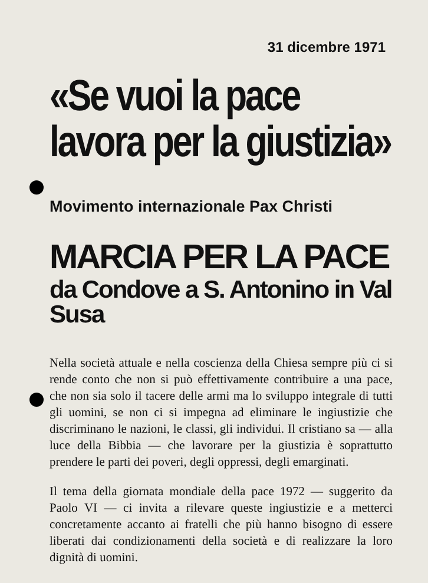31 dicembre 1971
«Se vuoi la pace
lavora per la giustizia»
Movimento internazionale Pax Christi
MARCIA PER LA PACE
da Condove a S. Antonino in Val Susa
Nella società attuale e nella coscienza della Chiesa sempre più ci si rende conto che non si può effettivamente contribuire a una pace, che non sia solo il tacere delle armi ma lo sviluppo integrale di tutti gli uomini, se non ci si impegna ad eliminare le ingiustizie che discriminano le nazioni, le classi, gli individui. Il cristiano sa — alla luce della Bibbia — che lavorare per la giustizia è soprattutto prendere le parti dei poveri, degli oppressi, degli emarginati.
Il tema della giornata mondiale della pace 1972 — suggerito da Paolo VI — ci invita a rilevare queste ingiustizie e a metterci concretamente accanto ai fratelli che più hanno bisogno di essere liberati dai condizionamenti della società e di realizzare la loro dignità di uomini.